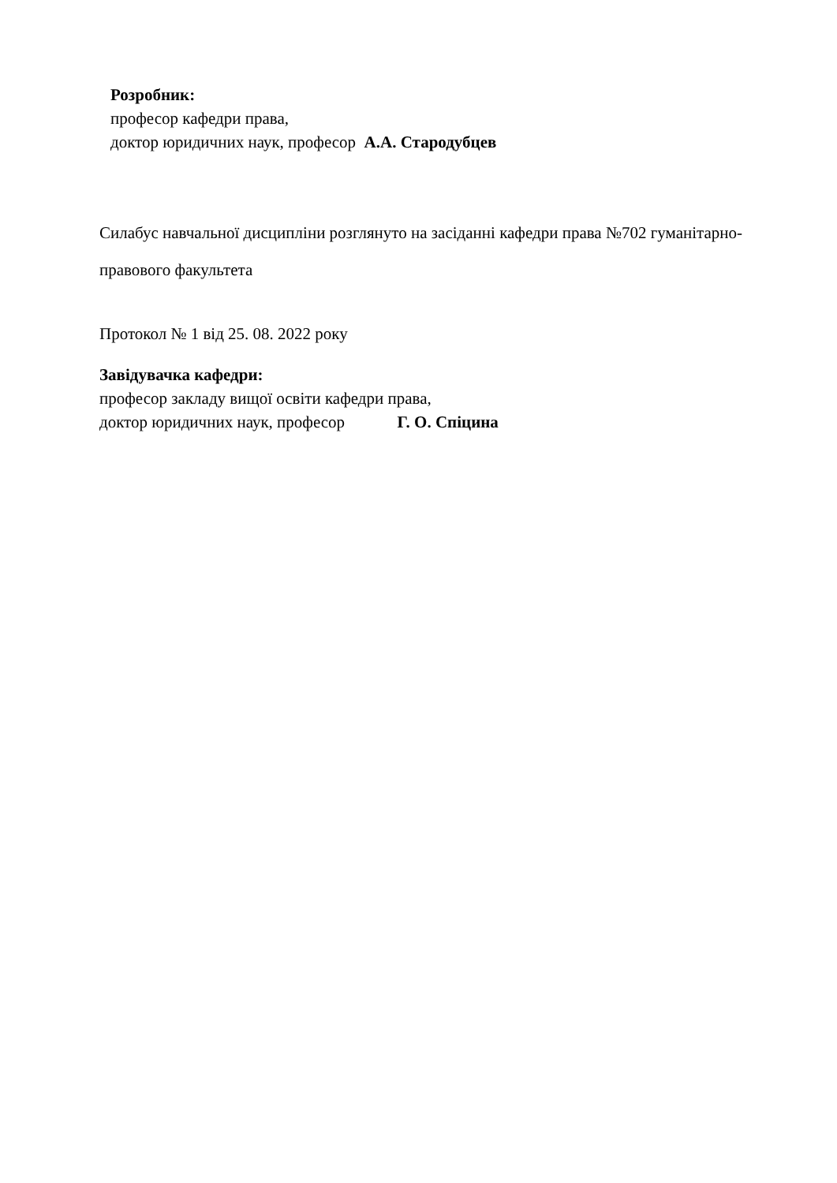Розробник:
професор кафедри права,
доктор юридичних наук, професор А.А. Стародубцев
Силабус навчальної дисципліни розглянуто на засіданні кафедри права №702 гуманітарно-правового факультета
Протокол № 1 від 25. 08. 2022 року
Завідувачка кафедри:
професор закладу вищої освіти кафедри права,
доктор юридичних наук, професор Г. О. Спіцина